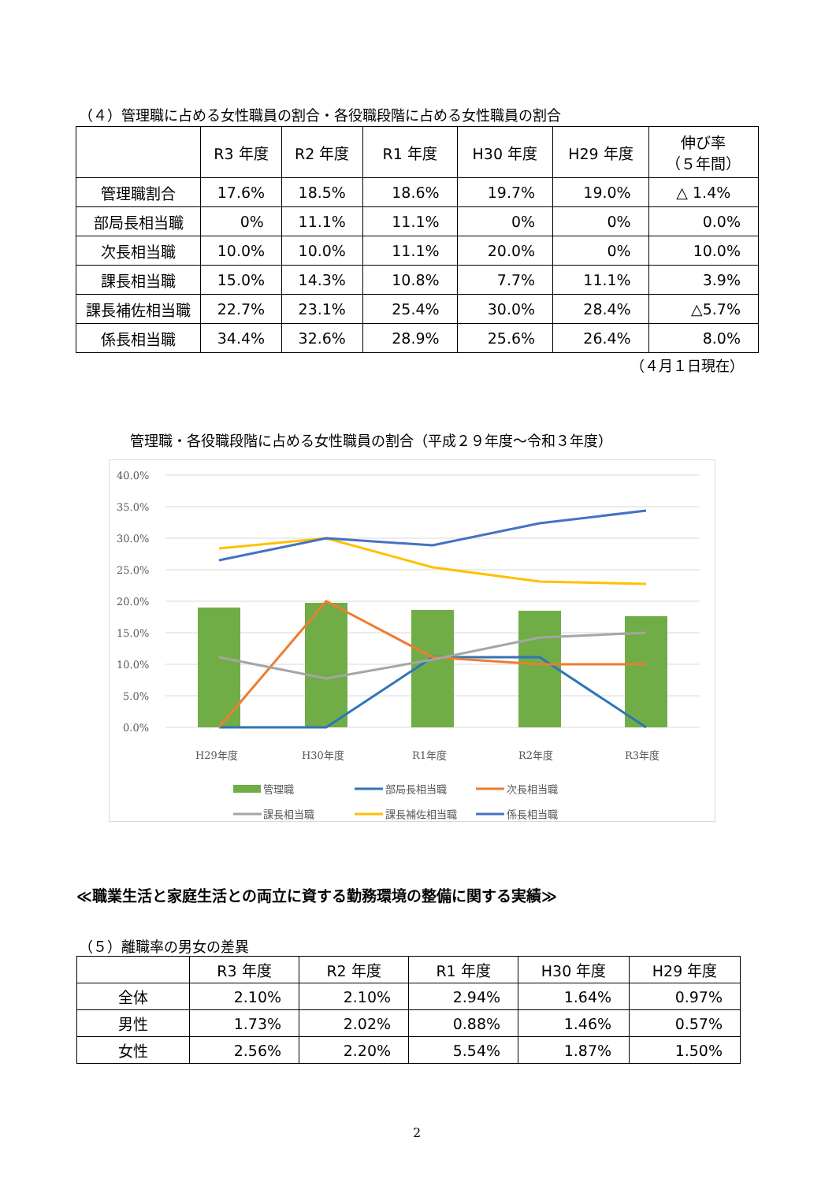（４）管理職に占める女性職員の割合・各役職段階に占める女性職員の割合
| | R3 年度 | R2 年度 | R1 年度 | H30 年度 | H29 年度 | 伸び率 （５年間） |
| --- | --- | --- | --- | --- | --- | --- |
| 管理職割合 | 17.6% | 18.5% | 18.6% | 19.7% | 19.0% | △ 1.4% |
| 部局長相当職 | 0% | 11.1% | 11.1% | 0% | 0% | 0.0% |
| 次長相当職 | 10.0% | 10.0% | 11.1% | 20.0% | 0% | 10.0% |
| 課長相当職 | 15.0% | 14.3% | 10.8% | 7.7% | 11.1% | 3.9% |
| 課長補佐相当職 | 22.7% | 23.1% | 25.4% | 30.0% | 28.4% | △5.7% |
| 係長相当職 | 34.4% | 32.6% | 28.9% | 25.6% | 26.4% | 8.0% |
（４月１日現在）
管理職・各役職段階に占める女性職員の割合（平成２９年度～令和３年度）
40.0%
35.0%
30.0%
25.0%
20.0%
15.0%
10.0%
5.0%
0.0%
H29年度
H30年度
R1年度
R2年度
R3年度
管理職
部局長相当職
次長相当職
課長相当職
課長補佐相当職
係長相当職
≪職業生活と家庭生活との両立に資する勤務環境の整備に関する実績≫
（５）離職率の男女の差異
| | R3 年度 | R2 年度 | R1 年度 | H30 年度 | H29 年度 |
| --- | --- | --- | --- | --- | --- |
| 全体 | 2.10% | 2.10% | 2.94% | 1.64% | 0.97% |
| 男性 | 1.73% | 2.02% | 0.88% | 1.46% | 0.57% |
| 女性 | 2.56% | 2.20% | 5.54% | 1.87% | 1.50% |
2